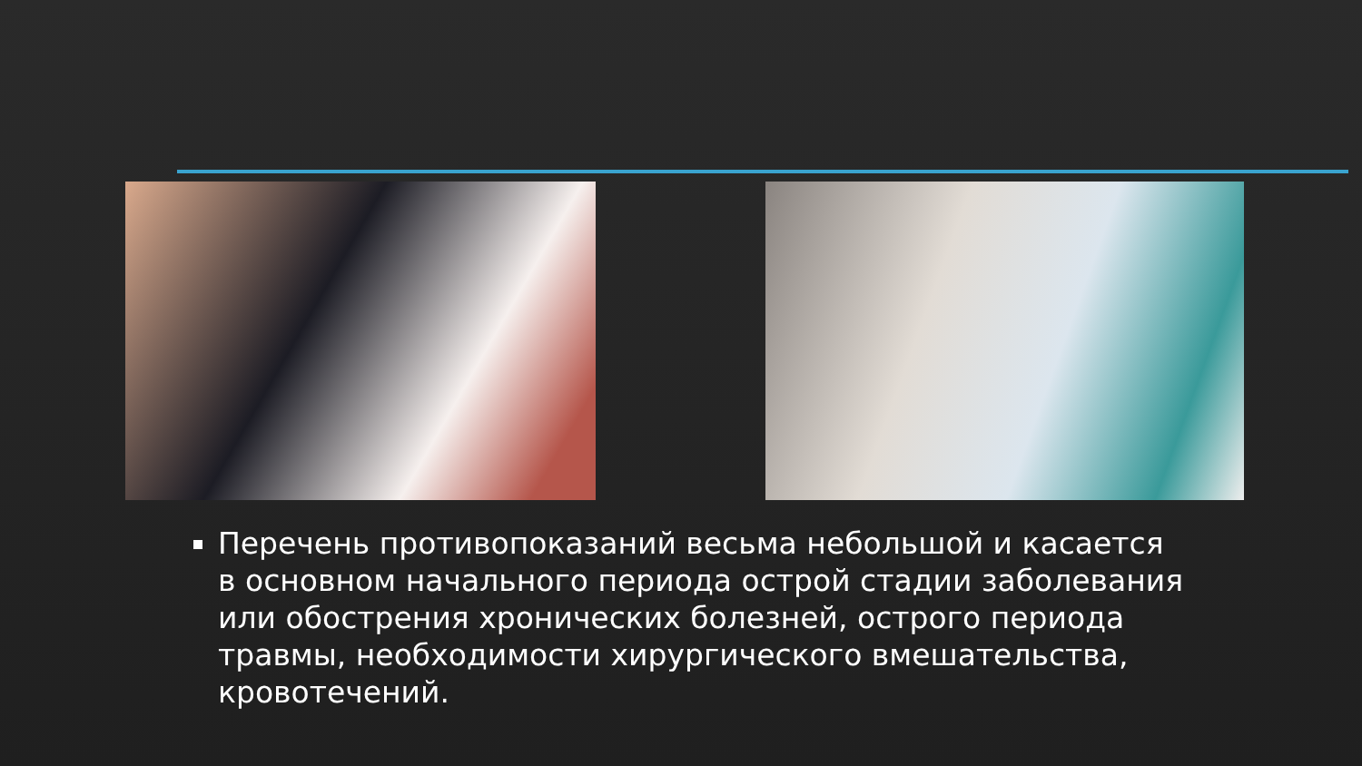Перечень противопоказаний весьма небольшой и касается в основном начального периода острой стадии заболевания или обострения хронических болезней, острого периода травмы, необходимости хирургического вмешательства, кровотечений.